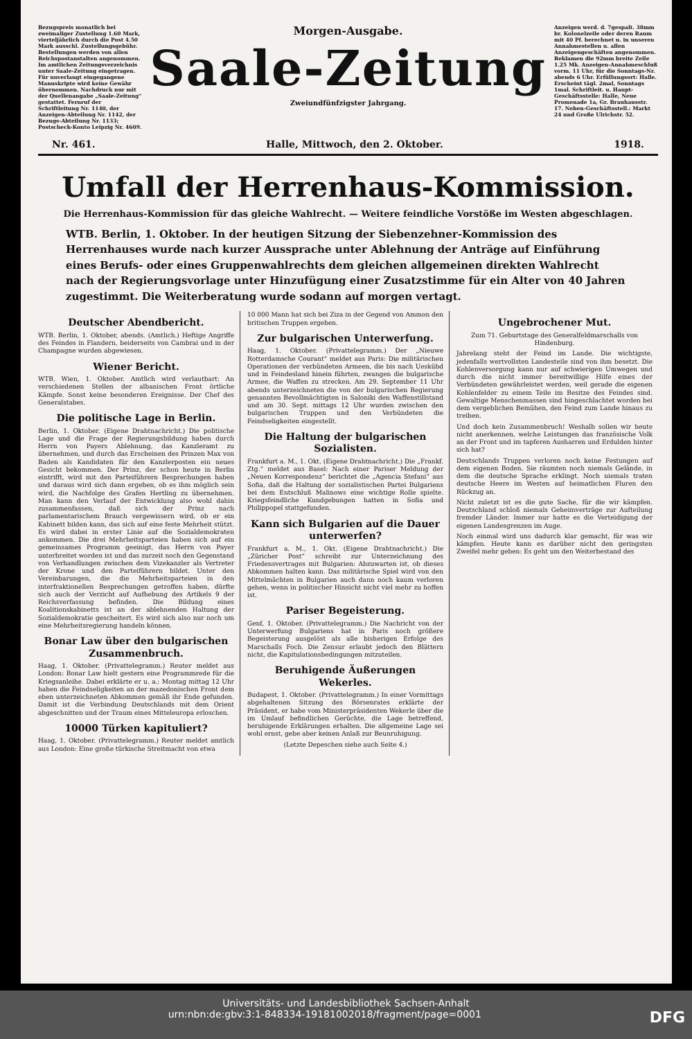Bezugspreis monatlich bei zweimaliger Zustellung 1.60 Mark, vierteljährlich durch die Post 4.50 Mark ausschl. Zustellungsgebühr. Bestellungen werden von allen Reichspostanstalten angenommen. Im amtlichen Zeitungsverzeichnis unter Saale-Zeitung eingetragen. Für unverlangt eingegangene Manuskripte wird keine Gewähr übernommen. Nachdruck nur mit der Quellenangabe „Saale-Zeitung“ gestattet. Fernruf der Schriftleitung Nr. 1140, der Anzeigen-Abteilung Nr. 1142, der Bezugs-Abteilung Nr. 1133; Postscheck-Konto Leipzig Nr. 4609.
Morgen-Ausgabe.
Saale-Zeitung
Zweiundfünfzigster Jahrgang.
Anzeigen werd. d. 7gespalt. 38mm br. Kolonelzeile oder deren Raum mit 40 Pf. berechnet u. in unseren Annahmestellen u. allen Anzeigengeschäften angenommen. Reklamen die 92mm breite Zeile 1.25 Mk. Anzeigen-Annahmeschluß vorm. 11 Uhr, für die Sonntags-Nr. abends 6 Uhr. Erfüllungsort: Halle. Erscheint tägl. 2mal, Sonntags 1mal. Schriftleit. u. Haupt-Geschäftsstelle: Halle, Neue Promenade 1a, Gr. Brauhausstr. 17. Neben-Geschäftsstell.: Markt 24 und Große Ulrichstr. 52.
Nr. 461. Halle, Mittwoch, den 2. Oktober. 1918.
Umfall der Herrenhaus-Kommission.
Die Herrenhaus-Kommission für das gleiche Wahlrecht. — Weitere feindliche Vorstöße im Westen abgeschlagen.
WTB. Berlin, 1. Oktober. In der heutigen Sitzung der Siebenzehner-Kommission des Herrenhauses wurde nach kurzer Aussprache unter Ablehnung der Anträge auf Einführung eines Berufs- oder eines Gruppenwahlrechts dem gleichen allgemeinen direkten Wahlrecht nach der Regierungsvorlage unter Hinzufügung einer Zusatzstimme für ein Alter von 40 Jahren zugestimmt. Die Weiterberatung wurde sodann auf morgen vertagt.
Deutscher Abendbericht.
WTB. Berlin, 1. Oktober, abends. (Amtlich.) Heftige Angriffe des Feindes in Flandern, beiderseits von Cambrai und in der Champagne wurden abgewiesen.
Wiener Bericht.
WTB. Wien, 1. Oktober. Amtlich wird verlautbart: An verschiedenen Stellen der albanischen Front örtliche Kämpfe. Sonst keine besonderen Ereignisse. Der Chef des Generalstabes.
Die politische Lage in Berlin.
Berlin, 1. Oktober. (Eigene Drahtnachricht.) Die politische Lage und die Frage der Regierungsbildung haben durch Herrn von Payers Ablehnung, das Kanzleramt zu übernehmen, und durch das Erscheinen des Prinzen Max von Baden als Kandidaten für den Kanzlerposten ein neues Gesicht bekommen. Der Prinz, der schon heute in Berlin eintrifft, wird mit den Parteiführern Besprechungen haben und daraus wird sich dann ergeben, ob es ihm möglich sein wird, die Nachfolge des Grafen Hertling zu übernehmen. Man kann den Verlauf der Entwicklung also wohl dahin zusammenfassen, daß sich der Prinz nach parlamentarischem Brauch vergewissern wird, ob er ein Kabinett bilden kann, das sich auf eine feste Mehrheit stützt. Es wird dabei in erster Linie auf die Sozialdemokraten ankommen. Die drei Mehrheitsparteien haben sich auf ein gemeinsames Programm geeinigt, das Herrn von Payer unterbreitet worden ist und das zurzeit noch den Gegenstand von Verhandlungen zwischen dem Vizekanzler als Vertreter der Krone und den Parteiführern bildet. Unter den Vereinbarungen, die die Mehrheitsparteien in den interfraktionellen Besprechungen getroffen haben, dürfte sich auch der Verzicht auf Aufhebung des Artikels 9 der Reichsverfassung befinden. Die Bildung eines Koalitionskabinetts ist an der ablehnenden Haltung der Sozialdemokratie gescheitert. Es wird sich also nur noch um eine Mehrheitsregierung handeln können.
Bonar Law über den bulgarischen Zusammenbruch.
Haag, 1. Oktober. (Privattelegramm.) Reuter meldet aus London: Bonar Law hielt gestern eine Programmrede für die Kriegsanleihe. Dabei erklärte er u. a.: Montag mittag 12 Uhr haben die Feindseligkeiten an der mazedonischen Front dem eben unterzeichneten Abkommen gemäß ihr Ende gefunden. Damit ist die Verbindung Deutschlands mit dem Orient abgeschnitten und der Traum eines Mitteleuropa erloschen.
10000 Türken kapituliert?
Haag, 1. Oktober. (Privattelegramm.) Reuter meldet amtlich aus London: Eine große türkische Streitmacht von etwa
10 000 Mann hat sich bei Ziza in der Gegend von Ammon den britischen Truppen ergeben.
Zur bulgarischen Unterwerfung.
Haag, 1. Oktober. (Privattelegramm.) Der „Nieuwe Rotterdamsche Courant“ meldet aus Paris: Die militärischen Operationen der verbündeten Armeen, die bis nach Ueskübd und in Feindesland hinein führten, zwangen die bulgarische Armee, die Waffen zu strecken. Am 29. September 11 Uhr abends unterzeichneten die von der bulgarischen Regierung genannten Bevollmächtigten in Saloniki den Waffenstillstand und am 30. Sept. mittags 12 Uhr wurden zwischen den bulgarischen Truppen und den Verbündeten die Feindseligkeiten eingestellt.
Die Haltung der bulgarischen Sozialisten.
Frankfurt a. M., 1. Okt. (Eigene Drahtnachricht.) Die „Frankf. Ztg.“ meldet aus Basel: Nach einer Pariser Meldung der „Neuen Korrespondenz“ berichtet die „Agencia Stefani“ aus Sofia, daß die Haltung der sozialistischen Partei Bulgariens bei dem Entschluß Malinows eine wichtige Rolle spielte. Kriegsfeindliche Kundgebungen hatten in Sofia und Philippopel stattgefunden.
Kann sich Bulgarien auf die Dauer unterwerfen?
Frankfurt a. M., 1. Okt. (Eigene Drahtnachricht.) Die „Züricher Post“ schreibt zur Unterzeichnung des Friedensvertrages mit Bulgarien: Abzuwarten ist, ob dieses Abkommen halten kann. Das militärische Spiel wird von den Mittelmächten in Bulgarien auch dann noch kaum verloren gehen, wenn in politischer Hinsicht nicht viel mehr zu hoffen ist.
Pariser Begeisterung.
Genf, 1. Oktober. (Privattelegramm.) Die Nachricht von der Unterwerfung Bulgariens hat in Paris noch größere Begeisterung ausgelöst als alle bisherigen Erfolge des Marschalls Foch. Die Zensur erlaubt jedoch den Blättern nicht, die Kapitulationsbedingungen mitzuteilen.
Beruhigende Äußerungen Wekerles.
Budapest, 1. Oktober. (Privattelegramm.) In einer Vormittags abgehaltenen Sitzung des Börsenrates erklärte der Präsident, er habe vom Ministerpräsidenten Wekerle über die im Umlauf befindlichen Gerüchte, die Lage betreffend, beruhigende Erklärungen erhalten. Die allgemeine Lage sei wohl ernst, gebe aber keinen Anlaß zur Beunruhigung.
(Letzte Depeschen siehe auch Seite 4.)
Ungebrochener Mut.
Zum 71. Geburtstage des Generalfeldmarschalls von Hindenburg.
Jahrelang steht der Feind im Lande. Die wichtigste, jedenfalls wertvollsten Landesteile sind von ihm besetzt. Die Kohlenversorgung kann nur auf schwierigen Umwegen und durch die nicht immer bereitwillige Hilfe eines der Verbündeten gewährleistet werden, weil gerade die eigenen Kohlenfelder zu einem Teile im Besitze des Feindes sind. Gewaltige Menschenmassen sind hingeschlachtet worden bei dem vergeblichen Bemühen, den Feind zum Lande hinaus zu treiben.
Und doch kein Zusammenbruch! Weshalb sollen wir heute nicht anerkennen, welche Leistungen das französische Volk an der Front und im tapferen Ausharren und Erdulden hinter sich hat?
Deutschlands Truppen verloren noch keine Festungen auf dem eigenen Boden. Sie räumten noch niemals Gelände, in dem die deutsche Sprache erklingt. Noch niemals traten deutsche Heere im Westen auf heimatlichen Fluren den Rückzug an.
Nicht zuletzt ist es die gute Sache, für die wir kämpfen. Deutschland schloß niemals Geheimverträge zur Aufteilung fremder Länder. Immer nur hatte es die Verteidigung der eigenen Landesgrenzen im Auge.
Noch einmal wird uns dadurch klar gemacht, für was wir kämpfen. Heute kann es darüber nicht den geringsten Zweifel mehr geben: Es geht um den Weiterbestand des
Universitäts- und Landesbibliothek Sachsen-Anhalt
urn:nbn:de:gbv:3:1-848334-19181002018/fragment/page=0001 DFG